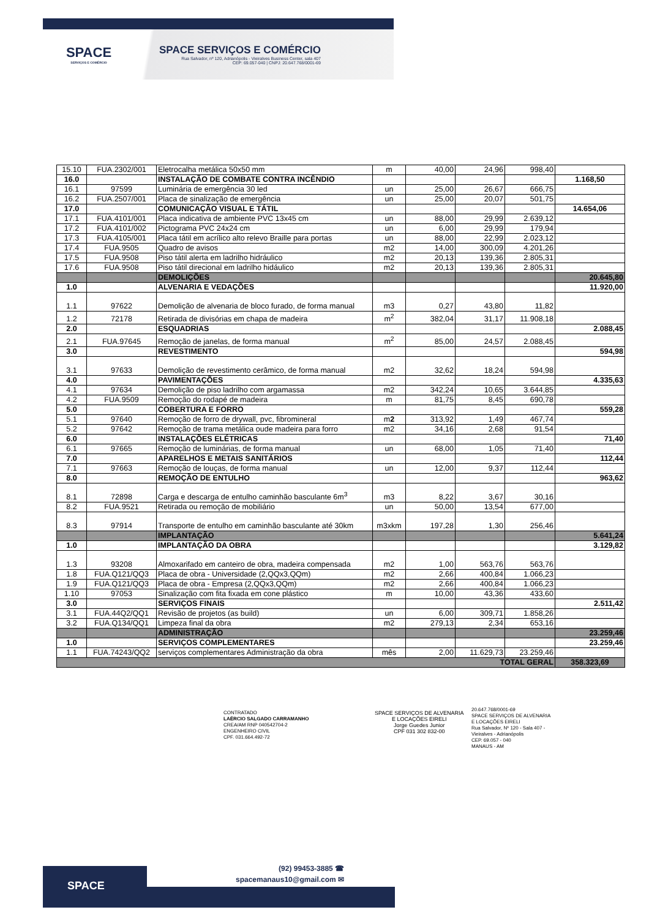SPACE
SERVIÇOS E COMÉRCIO
SPACE SERVIÇOS E COMÉRCIO
Rua Salvador, nº 120, Adrianópolis - Vieiralves Business Center, sala 407
CEP: 69.057-040 | CNPJ: 20.647.768/0001-69
| 15.10 | FUA.2302/001 | Eletrocalha metálica 50x50 mm | m | 40,00 | 24,96 | 998,40 | |
| 16.0 | | INSTALAÇÃO DE COMBATE CONTRA INCÊNDIO | | | | | 1.168,50 |
| 16.1 | 97599 | Luminária de emergência 30 led | un | 25,00 | 26,67 | 666,75 | |
| 16.2 | FUA.2507/001 | Placa de sinalização de emergência | un | 25,00 | 20,07 | 501,75 | |
| 17.0 | | COMUNICAÇÃO VISUAL E TÁTIL | | | | | 14.654,06 |
| 17.1 | FUA.4101/001 | Placa indicativa de ambiente PVC 13x45 cm | un | 88,00 | 29,99 | 2.639,12 | |
| 17.2 | FUA.4101/002 | Pictograma PVC 24x24 cm | un | 6,00 | 29,99 | 179,94 | |
| 17.3 | FUA.4105/001 | Placa tátil em acrílico alto relevo Braille para portas | un | 88,00 | 22,99 | 2.023,12 | |
| 17.4 | FUA.9505 | Quadro de avisos | m2 | 14,00 | 300,09 | 4.201,26 | |
| 17.5 | FUA.9508 | Piso tátil alerta em ladrilho hidráulico | m2 | 20,13 | 139,36 | 2.805,31 | |
| 17.6 | FUA.9508 | Piso tátil direcional em ladrilho hidáulico | m2 | 20,13 | 139,36 | 2.805,31 | |
| | | DEMOLIÇÕES | | | | | 20.645,80 |
| 1.0 | | ALVENARIA E VEDAÇÕES | | | | | 11.920,00 |
| 1.1 | 97622 | Demolição de alvenaria de bloco furado, de forma manual | m3 | 0,27 | 43,80 | 11,82 | |
| 1.2 | 72178 | Retirada de divisórias em chapa de madeira | m<sup>2</sup> | 382,04 | 31,17 | 11.908,18 | |
| 2.0 | | ESQUADRIAS | | | | | 2.088,45 |
| 2.1 | FUA.97645 | Remoção de janelas, de forma manual | m<sup>2</sup> | 85,00 | 24,57 | 2.088,45 | |
| 3.0 | | REVESTIMENTO | | | | | 594,98 |
| 3.1 | 97633 | Demolição de revestimento cerâmico, de forma manual | m2 | 32,62 | 18,24 | 594,98 | |
| 4.0 | | PAVIMENTAÇÕES | | | | | 4.335,63 |
| 4.1 | 97634 | Demolição de piso ladrilho com argamassa | m2 | 342,24 | 10,65 | 3.644,85 | |
| 4.2 | FUA.9509 | Remoção do rodapé de madeira | m | 81,75 | 8,45 | 690,78 | |
| 5.0 | | COBERTURA E FORRO | | | | | 559,28 |
| 5.1 | 97640 | Remoção de forro de drywall, pvc, fibromineral | m 2 | 313,92 | 1,49 | 467,74 | |
| 5.2 | 97642 | Remoção de trama metálica oude madeira para forro | m2 | 34,16 | 2,68 | 91,54 | |
| 6.0 | | INSTALAÇÕES ELÉTRICAS | | | | | 71,40 |
| 6.1 | 97665 | Remoção de luminárias, de forma manual | un | 68,00 | 1,05 | 71,40 | |
| 7.0 | | APARELHOS E METAIS SANITÁRIOS | | | | | 112,44 |
| 7.1 | 97663 | Remoção de louças, de forma manual | un | 12,00 | 9,37 | 112,44 | |
| 8.0 | | REMOÇÃO DE ENTULHO | | | | | 963,62 |
| 8.1 | 72898 | Carga e descarga de entulho caminhão basculante 6m<sup>3</sup> | m3 | 8,22 | 3,67 | 30,16 | |
| 8.2 | FUA.9521 | Retirada ou remoção de mobiliário | un | 50,00 | 13,54 | 677,00 | |
| 8.3 | 97914 | Transporte de entulho em caminhão basculante até 30km | m3xkm | 197,28 | 1,30 | 256,46 | |
| | | IMPLANTAÇÃO | | | | | 5.641,24 |
| 1.0 | | IMPLANTAÇÃO DA OBRA | | | | | 3.129,82 |
| 1.3 | 93208 | Almoxarifado em canteiro de obra, madeira compensada | m2 | 1,00 | 563,76 | 563,76 | |
| 1.8 | FUA.Q121/QQ3 | Placa de obra - Universidade (2,QQx3,QQm) | m2 | 2,66 | 400,84 | 1.066,23 | |
| 1.9 | FUA.Q121/QQ3 | Placa de obra - Empresa (2,QQx3,QQm) | m2 | 2,66 | 400,84 | 1.066,23 | |
| 1.10 | 97053 | Sinalização com fita fixada em cone plástico | m | 10,00 | 43,36 | 433,60 | |
| 3.0 | | SERVIÇOS FINAIS | | | | | 2.511,42 |
| 3.1 | FUA.44Q2/QQ1 | Revisão de projetos (as build) | un | 6,00 | 309,71 | 1.858,26 | |
| 3.2 | FUA.Q134/QQ1 | Limpeza final da obra | m2 | 279,13 | 2,34 | 653,16 | |
| | | ADMINISTRAÇÃO | | | | | 23.259,46 |
| 1.0 | | SERVIÇOS COMPLEMENTARES | | | | | 23.259,46 |
| 1.1 | FUA.74243/QQ2 | serviços complementares Administração da obra | mês | 2,00 | 11.629,73 | 23.259,46 | |
| TOTAL GERAL | | | | | | | 358.323,69 |
CONTRATADO
LAÉRCIO SALGADO CARRAMANHO
CREA/AM RNP 040542704-2
ENGENHEIRO CIVIL
CPF. 031.664.492-72
SPACE SERVIÇOS DE ALVENARIA
E LOCAÇÕES EIRELI
Jorge Guedes Junior
CPF 031 302 832-00
20.647.768/0001-69
SPACE SERVIÇOS DE ALVENARIA
E LOCAÇÕES EIRELI
Rua Salvador, Nº 120 - Sala 407 -
Vieiralves - Adrianópolis
CEP. 69.057 - 040
MANAUS - AM
SPACE
(92) 99453-3885 ☎
spacemanaus10@gmail.com ✉